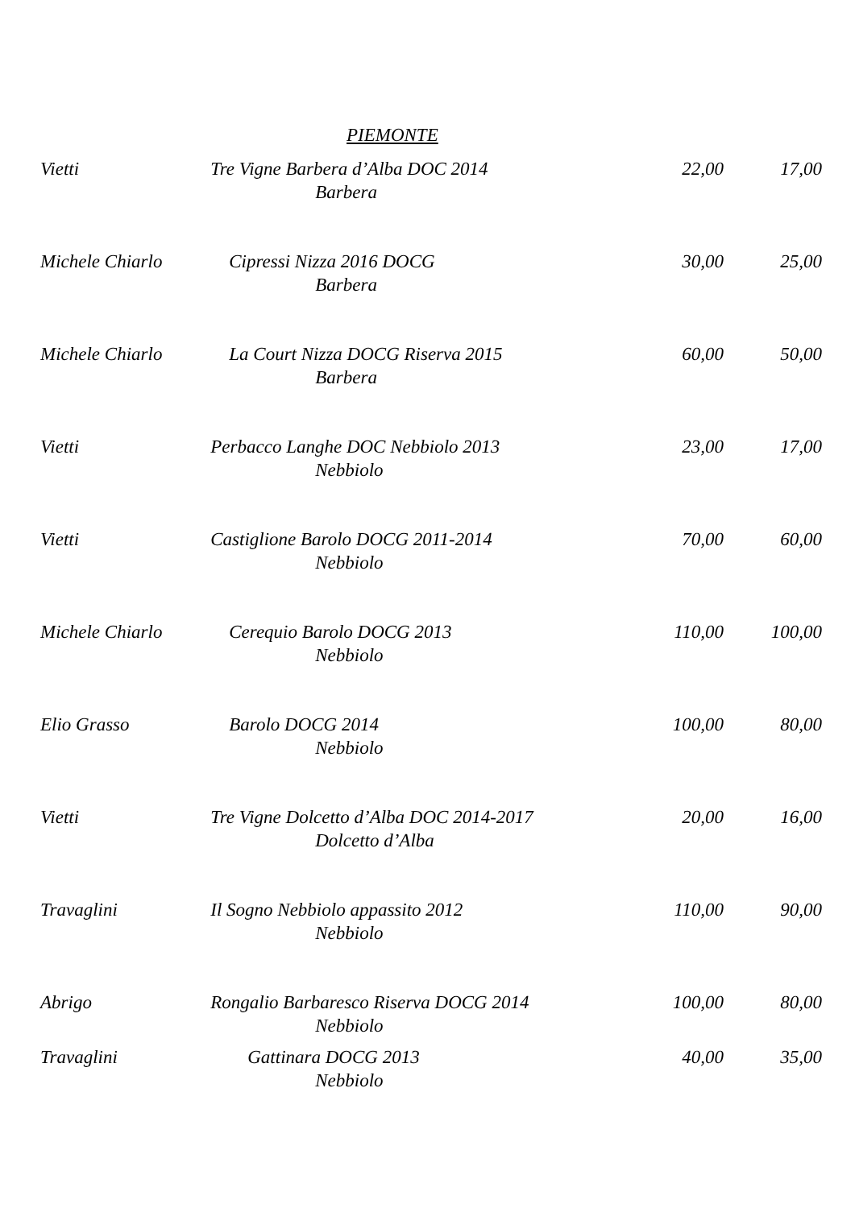PIEMONTE
| Vietti | Tre Vigne Barbera d’Alba DOC 2014 Barbera | 22,00 | 17,00 |
| Michele Chiarlo | Cipressi Nizza 2016 DOCG Barbera | 30,00 | 25,00 |
| Michele Chiarlo | La Court Nizza DOCG Riserva 2015 Barbera | 60,00 | 50,00 |
| Vietti | Perbacco Langhe DOC Nebbiolo 2013 Nebbiolo | 23,00 | 17,00 |
| Vietti | Castiglione Barolo DOCG 2011-2014 Nebbiolo | 70,00 | 60,00 |
| Michele Chiarlo | Cerequio Barolo DOCG 2013 Nebbiolo | 110,00 | 100,00 |
| Elio Grasso | Barolo DOCG 2014 Nebbiolo | 100,00 | 80,00 |
| Vietti | Tre Vigne Dolcetto d’Alba DOC 2014-2017 Dolcetto d’Alba | 20,00 | 16,00 |
| Travaglini | Il Sogno Nebbiolo appassito 2012 Nebbiolo | 110,00 | 90,00 |
| Abrigo | Rongalio Barbaresco Riserva DOCG 2014 Nebbiolo | 100,00 | 80,00 |
| Travaglini | Gattinara DOCG 2013 Nebbiolo | 40,00 | 35,00 |